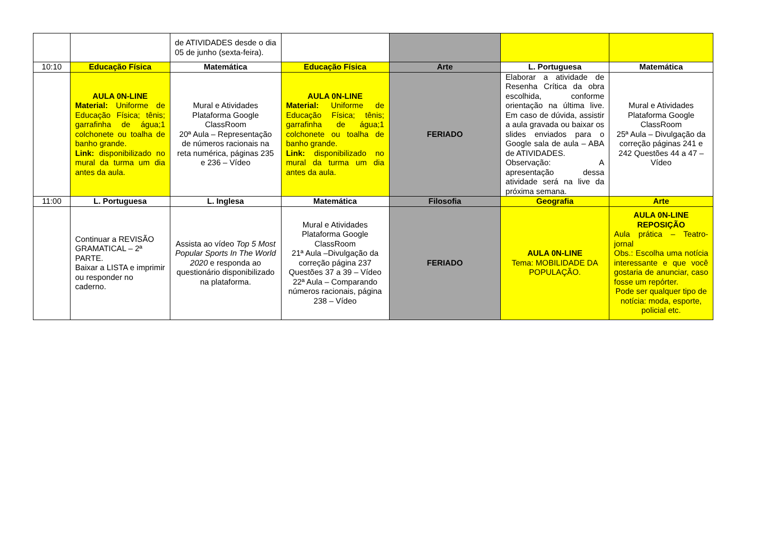| | | de ATIVIDADES desde o dia 05 de junho (sexta-feira). | | | | |
| 10:10 | Educação Física | Matemática | Educação Física | Arte | L. Portuguesa | Matemática |
| | AULA 0N-LINE Material: Uniforme de Educação Física; tênis; garrafinha de água;1 colchonete ou toalha de banho grande. Link: disponibilizado no mural da turma um dia antes da aula. | Mural e Atividades Plataforma Google ClassRoom 20ª Aula – Representação de números racionais na reta numérica, páginas 235 e 236 – Vídeo | AULA 0N-LINE Material: Uniforme de Educação Física; tênis; garrafinha de água;1 colchonete ou toalha de banho grande. Link: disponibilizado no mural da turma um dia antes da aula. | FERIADO | Elaborar a atividade de Resenha Crítica da obra escolhida, conforme orientação na última live. Em caso de dúvida, assistir a aula gravada ou baixar os slides enviados para o Google sala de aula – ABA de ATIVIDADES. Observação: A apresentação dessa atividade será na live da próxima semana. | Mural e Atividades Plataforma Google ClassRoom 25ª Aula – Divulgação da correção páginas 241 e 242 Questões 44 a 47 – Vídeo |
| 11:00 | L. Portuguesa | L. Inglesa | Matemática | Filosofia | Geografia | Arte |
| | Continuar a REVISÃO GRAMATICAL – 2ª PARTE. Baixar a LISTA e imprimir ou responder no caderno. | Assista ao vídeo Top 5 Most Popular Sports In The World 2020 e responda ao questionário disponibilizado na plataforma. | Mural e Atividades Plataforma Google ClassRoom 21ª Aula –Divulgação da correção página 237 Questões 37 a 39 – Vídeo 22ª Aula – Comparando números racionais, página 238 – Vídeo | FERIADO | AULA 0N-LINE Tema: MOBILIDADE DA POPULAÇÃO. | AULA 0N-LINE REPOSIÇÃO Aula prática – Teatro-jornal Obs.: Escolha uma notícia interessante e que você gostaria de anunciar, caso fosse um repórter. Pode ser qualquer tipo de notícia: moda, esporte, policial etc. |